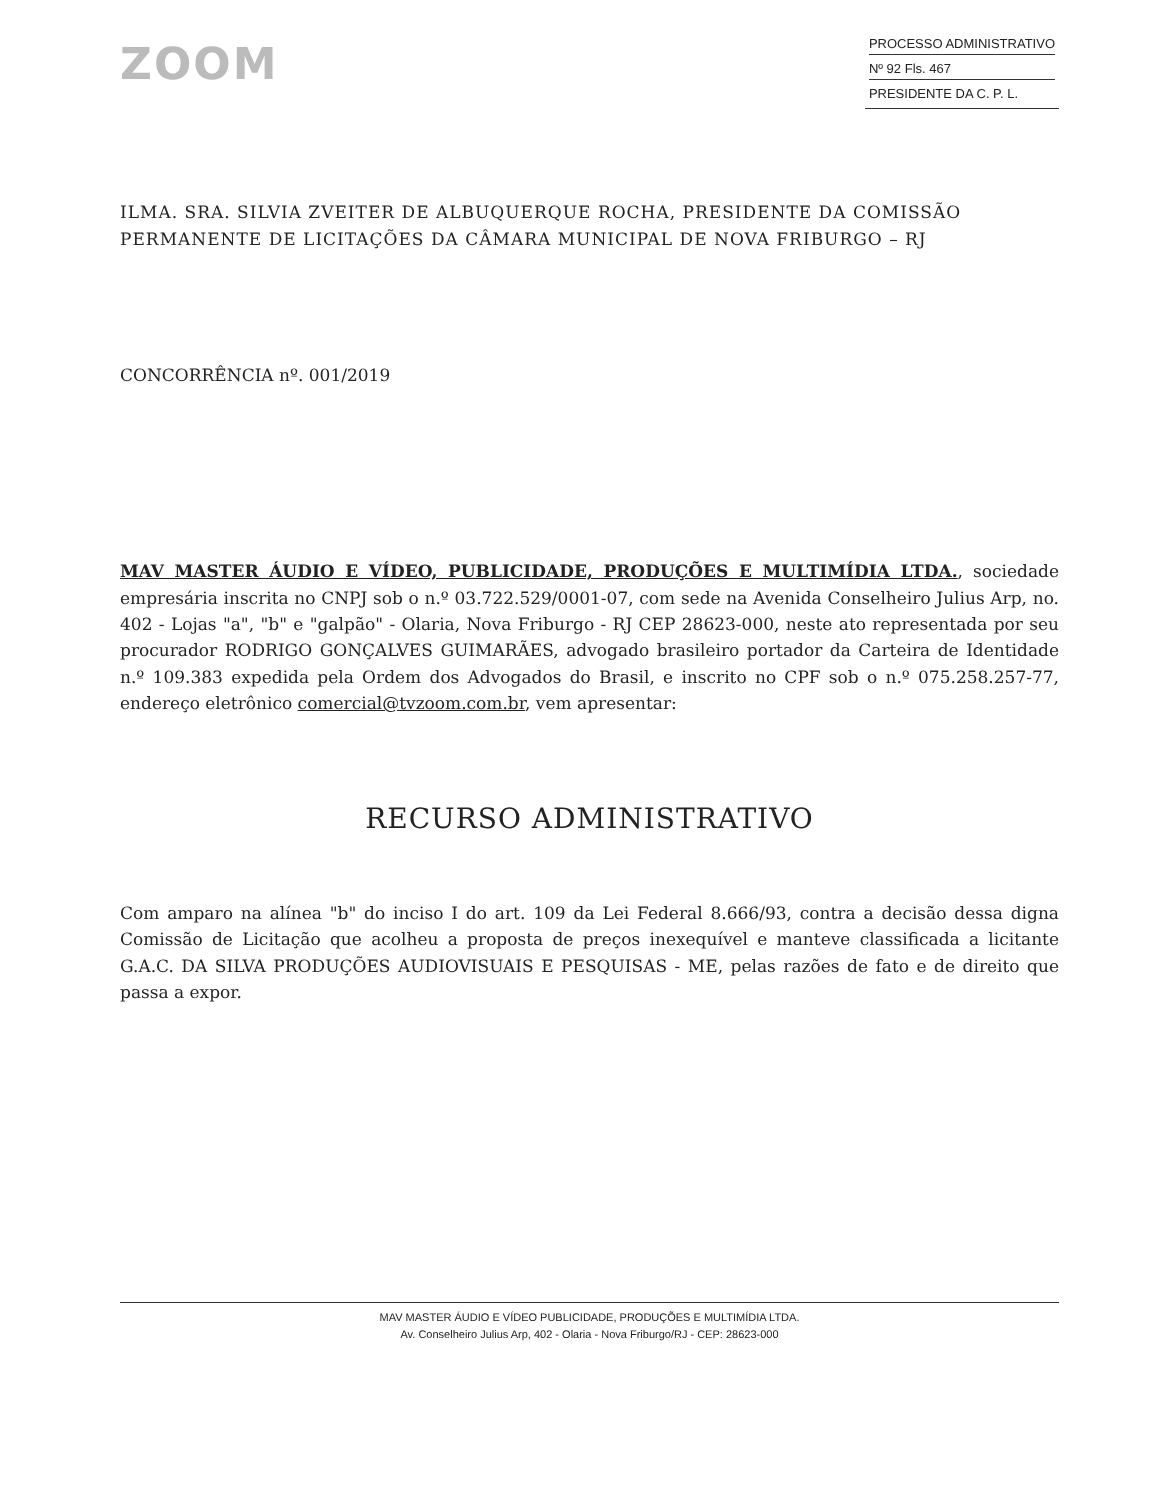ZOOM
PROCESSO ADMINISTRATIVO
Nº 92 Fls. 467
PRESIDENTE DA C. P. L.
ILMA. SRA. SILVIA ZVEITER DE ALBUQUERQUE ROCHA, PRESIDENTE DA COMISSÃO PERMANENTE DE LICITAÇÕES DA CÂMARA MUNICIPAL DE NOVA FRIBURGO – RJ
CONCORRÊNCIA nº. 001/2019
MAV MASTER ÁUDIO E VÍDEO, PUBLICIDADE, PRODUÇÕES E MULTIMÍDIA LTDA., sociedade empresária inscrita no CNPJ sob o n.º 03.722.529/0001-07, com sede na Avenida Conselheiro Julius Arp, no. 402 - Lojas "a", "b" e "galpão" - Olaria, Nova Friburgo - RJ CEP 28623-000, neste ato representada por seu procurador RODRIGO GONÇALVES GUIMARÃES, advogado brasileiro portador da Carteira de Identidade n.º 109.383 expedida pela Ordem dos Advogados do Brasil, e inscrito no CPF sob o n.º 075.258.257-77, endereço eletrônico comercial@tvzoom.com.br, vem apresentar:
RECURSO ADMINISTRATIVO
Com amparo na alínea "b" do inciso I do art. 109 da Lei Federal 8.666/93, contra a decisão dessa digna Comissão de Licitação que acolheu a proposta de preços inexequível e manteve classificada a licitante G.A.C. DA SILVA PRODUÇÕES AUDIOVISUAIS E PESQUISAS - ME, pelas razões de fato e de direito que passa a expor.
MAV MASTER ÁUDIO E VÍDEO PUBLICIDADE, PRODUÇÕES E MULTIMÍDIA LTDA.
Av. Conselheiro Julius Arp, 402 - Olaria - Nova Friburgo/RJ - CEP: 28623-000